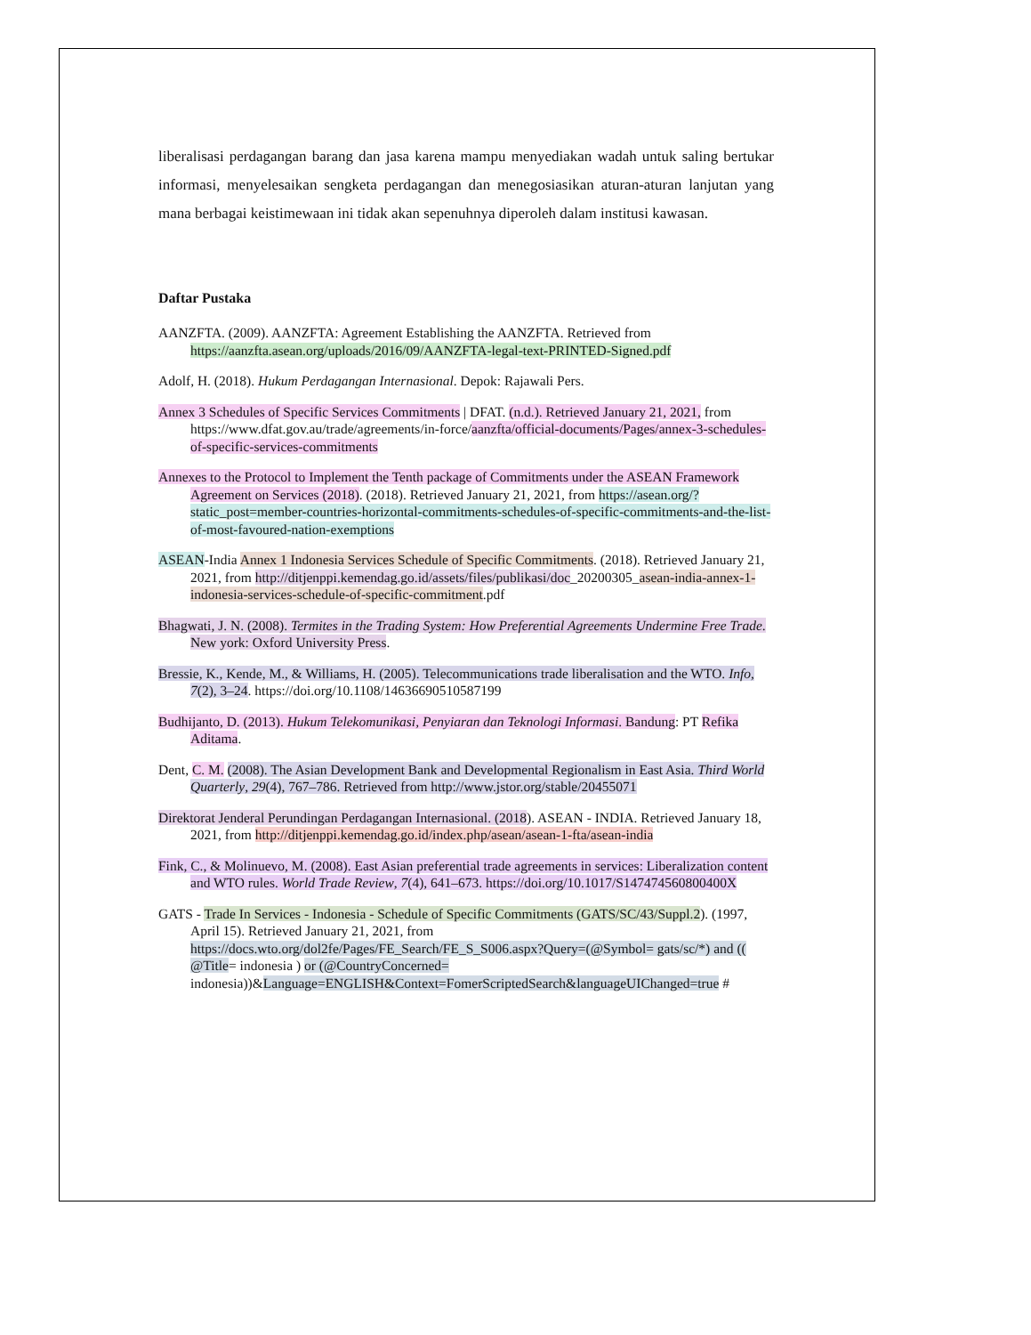liberalisasi perdagangan barang dan jasa karena mampu menyediakan wadah untuk saling bertukar informasi, menyelesaikan sengketa perdagangan dan menegosiasikan aturan-aturan lanjutan yang mana berbagai keistimewaan ini tidak akan sepenuhnya diperoleh dalam institusi kawasan.
Daftar Pustaka
AANZFTA. (2009). AANZFTA: Agreement Establishing the AANZFTA. Retrieved from https://aanzfta.asean.org/uploads/2016/09/AANZFTA-legal-text-PRINTED-Signed.pdf
Adolf, H. (2018). Hukum Perdagangan Internasional. Depok: Rajawali Pers.
Annex 3 Schedules of Specific Services Commitments | DFAT. (n.d.). Retrieved January 21, 2021, from https://www.dfat.gov.au/trade/agreements/in-force/aanzfta/official-documents/Pages/annex-3-schedules-of-specific-services-commitments
Annexes to the Protocol to Implement the Tenth package of Commitments under the ASEAN Framework Agreement on Services (2018). (2018). Retrieved January 21, 2021, from https://asean.org/?static_post=member-countries-horizontal-commitments-schedules-of-specific-commitments-and-the-list-of-most-favoured-nation-exemptions
ASEAN-India Annex 1 Indonesia Services Schedule of Specific Commitments. (2018). Retrieved January 21, 2021, from http://ditjenppi.kemendag.go.id/assets/files/publikasi/doc_20200305_asean-india-annex-1-indonesia-services-schedule-of-specific-commitment.pdf
Bhagwati, J. N. (2008). Termites in the Trading System: How Preferential Agreements Undermine Free Trade. New york: Oxford University Press.
Bressie, K., Kende, M., & Williams, H. (2005). Telecommunications trade liberalisation and the WTO. Info, 7(2), 3–24. https://doi.org/10.1108/14636690510587199
Budhijanto, D. (2013). Hukum Telekomunikasi, Penyiaran dan Teknologi Informasi. Bandung: PT Refika Aditama.
Dent, C. M. (2008). The Asian Development Bank and Developmental Regionalism in East Asia. Third World Quarterly, 29(4), 767–786. Retrieved from http://www.jstor.org/stable/20455071
Direktorat Jenderal Perundingan Perdagangan Internasional. (2018). ASEAN - INDIA. Retrieved January 18, 2021, from http://ditjenppi.kemendag.go.id/index.php/asean/asean-1-fta/asean-india
Fink, C., & Molinuevo, M. (2008). East Asian preferential trade agreements in services: Liberalization content and WTO rules. World Trade Review, 7(4), 641–673. https://doi.org/10.1017/S147474560800400X
GATS - Trade In Services - Indonesia - Schedule of Specific Commitments (GATS/SC/43/Suppl.2). (1997, April 15). Retrieved January 21, 2021, from https://docs.wto.org/dol2fe/Pages/FE_Search/FE_S_S006.aspx?Query=(@Symbol= gats/sc/*) and (( @Title= indonesia ) or (@CountryConcerned= indonesia))&Language=ENGLISH&Context=FomerScriptedSearch&languageUIChanged=true #